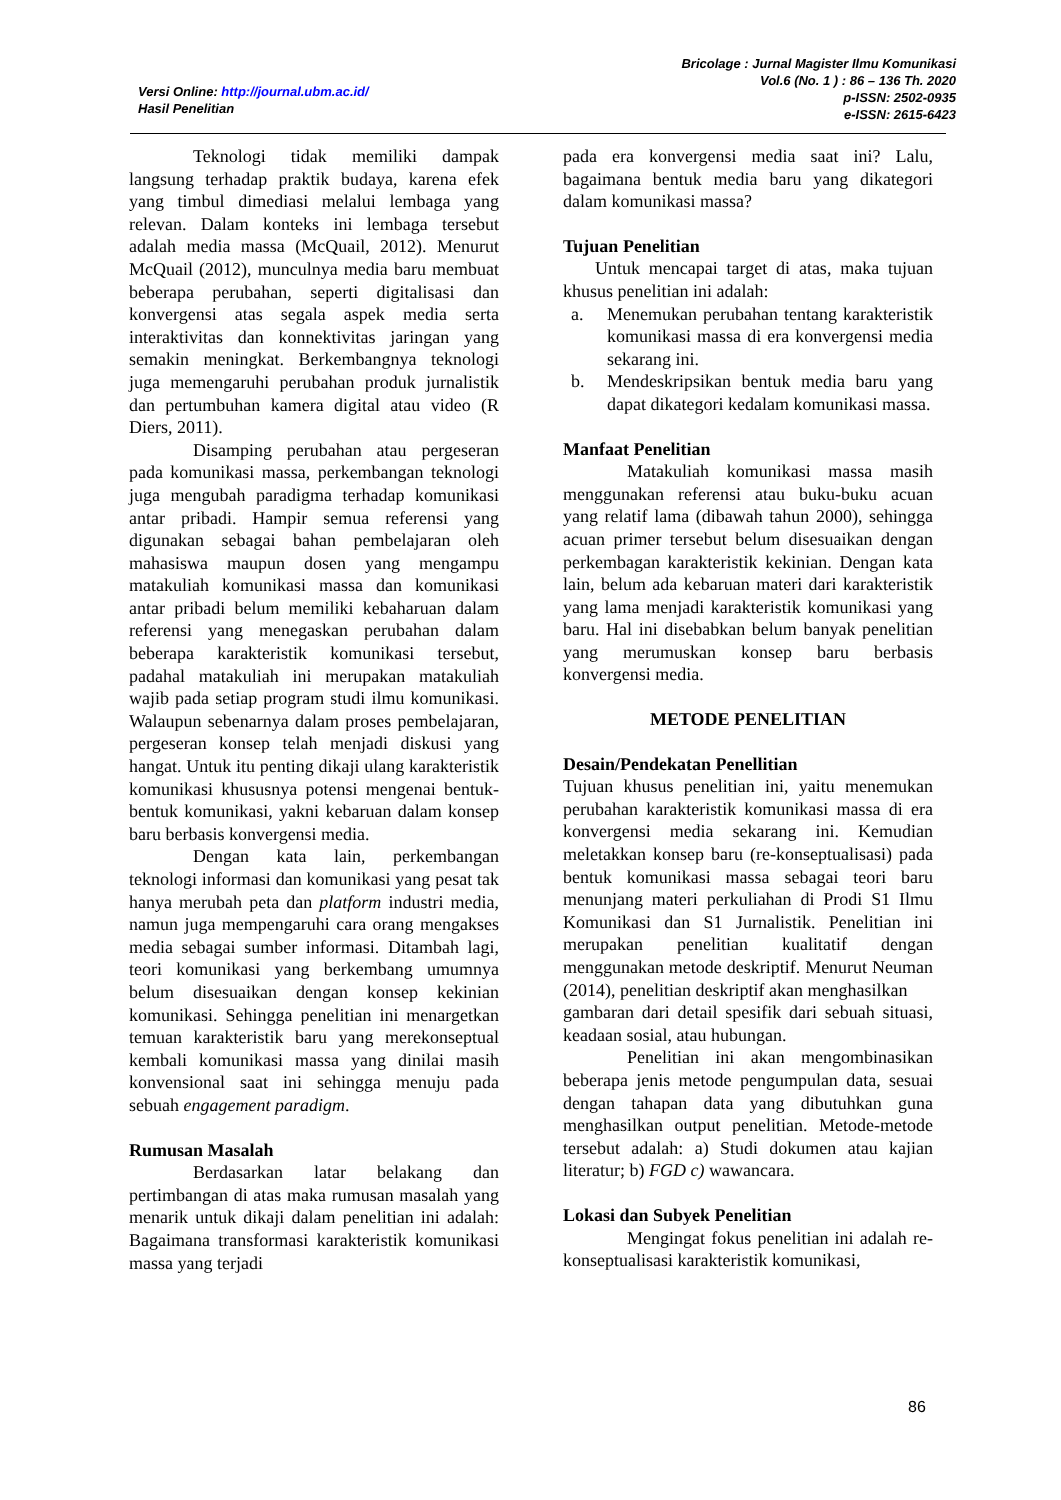Versi Online: http://journal.ubm.ac.id/
Hasil Penelitian
Bricolage : Jurnal Magister Ilmu Komunikasi
Vol.6 (No. 1 ) : 86 – 136 Th. 2020
p-ISSN: 2502-0935
e-ISSN: 2615-6423
Teknologi tidak memiliki dampak langsung terhadap praktik budaya, karena efek yang timbul dimediasi melalui lembaga yang relevan. Dalam konteks ini lembaga tersebut adalah media massa (McQuail, 2012). Menurut McQuail (2012), munculnya media baru membuat beberapa perubahan, seperti digitalisasi dan konvergensi atas segala aspek media serta interaktivitas dan konnektivitas jaringan yang semakin meningkat. Berkembangnya teknologi juga memengaruhi perubahan produk jurnalistik dan pertumbuhan kamera digital atau video (R Diers, 2011).
Disamping perubahan atau pergeseran pada komunikasi massa, perkembangan teknologi juga mengubah paradigma terhadap komunikasi antar pribadi. Hampir semua referensi yang digunakan sebagai bahan pembelajaran oleh mahasiswa maupun dosen yang mengampu matakuliah komunikasi massa dan komunikasi antar pribadi belum memiliki kebaharuan dalam referensi yang menegaskan perubahan dalam beberapa karakteristik komunikasi tersebut, padahal matakuliah ini merupakan matakuliah wajib pada setiap program studi ilmu komunikasi. Walaupun sebenarnya dalam proses pembelajaran, pergeseran konsep telah menjadi diskusi yang hangat. Untuk itu penting dikaji ulang karakteristik komunikasi khususnya potensi mengenai bentuk-bentuk komunikasi, yakni kebaruan dalam konsep baru berbasis konvergensi media.
Dengan kata lain, perkembangan teknologi informasi dan komunikasi yang pesat tak hanya merubah peta dan platform industri media, namun juga mempengaruhi cara orang mengakses media sebagai sumber informasi. Ditambah lagi, teori komunikasi yang berkembang umumnya belum disesuaikan dengan konsep kekinian komunikasi. Sehingga penelitian ini menargetkan temuan karakteristik baru yang merekonseptual kembali komunikasi massa yang dinilai masih konvensional saat ini sehingga menuju pada sebuah engagement paradigm.
Rumusan Masalah
Berdasarkan latar belakang dan pertimbangan di atas maka rumusan masalah yang menarik untuk dikaji dalam penelitian ini adalah: Bagaimana transformasi karakteristik komunikasi massa yang terjadi
pada era konvergensi media saat ini? Lalu, bagaimana bentuk media baru yang dikategori dalam komunikasi massa?
Tujuan Penelitian
Untuk mencapai target di atas, maka tujuan khusus penelitian ini adalah:
a. Menemukan perubahan tentang karakteristik komunikasi massa di era konvergensi media sekarang ini.
b. Mendeskripsikan bentuk media baru yang dapat dikategori kedalam komunikasi massa.
Manfaat Penelitian
Matakuliah komunikasi massa masih menggunakan referensi atau buku-buku acuan yang relatif lama (dibawah tahun 2000), sehingga acuan primer tersebut belum disesuaikan dengan perkembagan karakteristik kekinian. Dengan kata lain, belum ada kebaruan materi dari karakteristik yang lama menjadi karakteristik komunikasi yang baru. Hal ini disebabkan belum banyak penelitian yang merumuskan konsep baru berbasis konvergensi media.
METODE PENELITIAN
Desain/Pendekatan Penellitian
Tujuan khusus penelitian ini, yaitu menemukan perubahan karakteristik komunikasi massa di era konvergensi media sekarang ini. Kemudian meletakkan konsep baru (re-konseptualisasi) pada bentuk komunikasi massa sebagai teori baru menunjang materi perkuliahan di Prodi S1 Ilmu Komunikasi dan S1 Jurnalistik. Penelitian ini merupakan penelitian kualitatif dengan menggunakan metode deskriptif. Menurut Neuman (2014), penelitian deskriptif akan menghasilkan
gambaran dari detail spesifik dari sebuah situasi, keadaan sosial, atau hubungan.
Penelitian ini akan mengombinasikan beberapa jenis metode pengumpulan data, sesuai dengan tahapan data yang dibutuhkan guna menghasilkan output penelitian. Metode-metode tersebut adalah: a) Studi dokumen atau kajian literatur; b) FGD c) wawancara.
Lokasi dan Subyek Penelitian
Mengingat fokus penelitian ini adalah re-konseptualisasi karakteristik komunikasi,
86